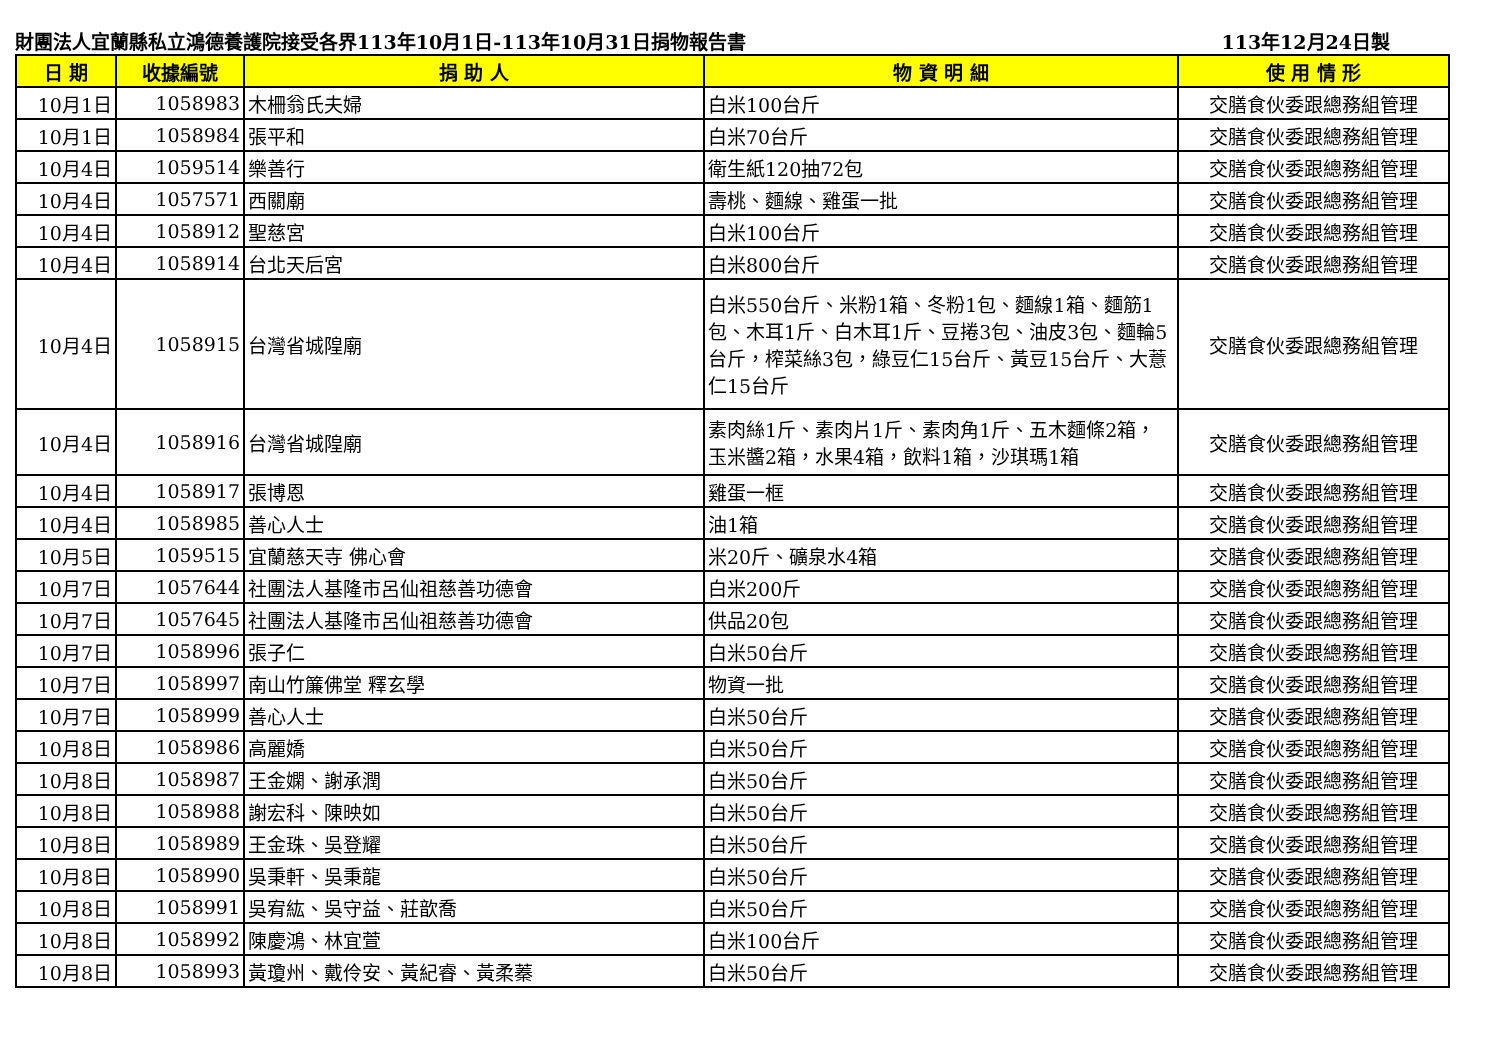財團法人宜蘭縣私立鴻德養護院接受各界113年10月1日-113年10月31日捐物報告書 113年12月24日製
| 日 期 | 收據編號 | 捐 助 人 | 物 資 明 細 | 使 用 情 形 |
| --- | --- | --- | --- | --- |
| 10月1日 | 1058983 | 木柵翁氏夫婦 | 白米100台斤 | 交膳食伙委跟總務組管理 |
| 10月1日 | 1058984 | 張平和 | 白米70台斤 | 交膳食伙委跟總務組管理 |
| 10月4日 | 1059514 | 樂善行 | 衛生紙120抽72包 | 交膳食伙委跟總務組管理 |
| 10月4日 | 1057571 | 西關廟 | 壽桃、麵線、雞蛋一批 | 交膳食伙委跟總務組管理 |
| 10月4日 | 1058912 | 聖慈宮 | 白米100台斤 | 交膳食伙委跟總務組管理 |
| 10月4日 | 1058914 | 台北天后宮 | 白米800台斤 | 交膳食伙委跟總務組管理 |
| 10月4日 | 1058915 | 台灣省城隍廟 | 白米550台斤、米粉1箱、冬粉1包、麵線1箱、麵筋1包、木耳1斤、白木耳1斤、豆捲3包、油皮3包、麵輪5台斤，榨菜絲3包，綠豆仁15台斤、黃豆15台斤、大薏仁15台斤 | 交膳食伙委跟總務組管理 |
| 10月4日 | 1058916 | 台灣省城隍廟 | 素肉絲1斤、素肉片1斤、素肉角1斤、五木麵條2箱，玉米醬2箱，水果4箱，飲料1箱，沙琪瑪1箱 | 交膳食伙委跟總務組管理 |
| 10月4日 | 1058917 | 張博恩 | 雞蛋一框 | 交膳食伙委跟總務組管理 |
| 10月4日 | 1058985 | 善心人士 | 油1箱 | 交膳食伙委跟總務組管理 |
| 10月5日 | 1059515 | 宜蘭慈天寺 佛心會 | 米20斤、礦泉水4箱 | 交膳食伙委跟總務組管理 |
| 10月7日 | 1057644 | 社團法人基隆市呂仙祖慈善功德會 | 白米200斤 | 交膳食伙委跟總務組管理 |
| 10月7日 | 1057645 | 社團法人基隆市呂仙祖慈善功德會 | 供品20包 | 交膳食伙委跟總務組管理 |
| 10月7日 | 1058996 | 張子仁 | 白米50台斤 | 交膳食伙委跟總務組管理 |
| 10月7日 | 1058997 | 南山竹簾佛堂 釋玄學 | 物資一批 | 交膳食伙委跟總務組管理 |
| 10月7日 | 1058999 | 善心人士 | 白米50台斤 | 交膳食伙委跟總務組管理 |
| 10月8日 | 1058986 | 高麗嬌 | 白米50台斤 | 交膳食伙委跟總務組管理 |
| 10月8日 | 1058987 | 王金嫻、謝承潤 | 白米50台斤 | 交膳食伙委跟總務組管理 |
| 10月8日 | 1058988 | 謝宏科、陳映如 | 白米50台斤 | 交膳食伙委跟總務組管理 |
| 10月8日 | 1058989 | 王金珠、吳登耀 | 白米50台斤 | 交膳食伙委跟總務組管理 |
| 10月8日 | 1058990 | 吳秉軒、吳秉龍 | 白米50台斤 | 交膳食伙委跟總務組管理 |
| 10月8日 | 1058991 | 吳宥紘、吳守益、莊歆喬 | 白米50台斤 | 交膳食伙委跟總務組管理 |
| 10月8日 | 1058992 | 陳慶鴻、林宜萱 | 白米100台斤 | 交膳食伙委跟總務組管理 |
| 10月8日 | 1058993 | 黃瓊州、戴伶安、黃紀睿、黃柔蓁 | 白米50台斤 | 交膳食伙委跟總務組管理 |